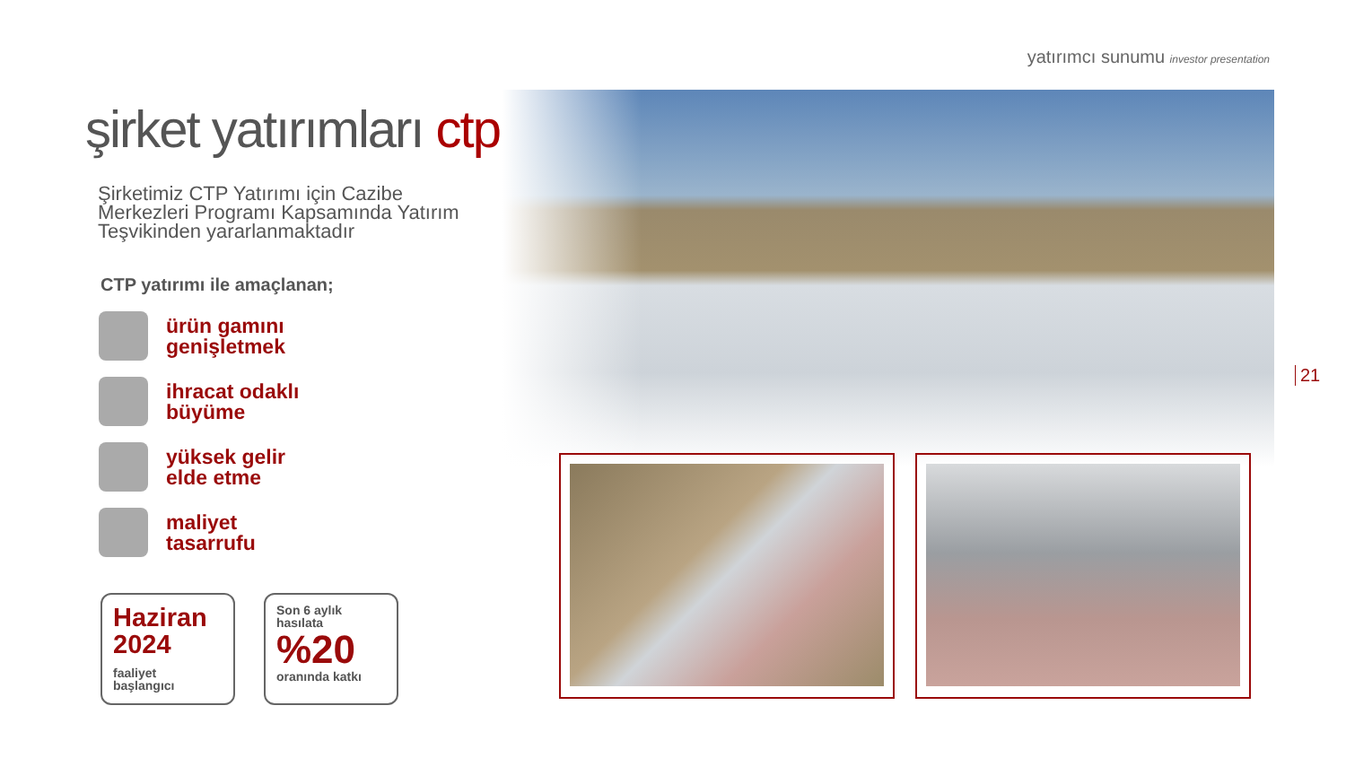yatırımcı sunumu investor presentation
şirket yatırımları ctp
Şirketimiz CTP Yatırımı için Cazibe
Merkezleri Programı Kapsamında Yatırım
Teşvikinden yararlanmaktadır
CTP yatırımı ile amaçlanan;
ürün gamını
genişletmek
ihracat odaklı
büyüme
yüksek gelir
elde etme
maliyet
tasarrufu
Haziran
2024
faaliyet
başlangıcı
Son 6 aylık
hasılata
%20
oranında katkı
21